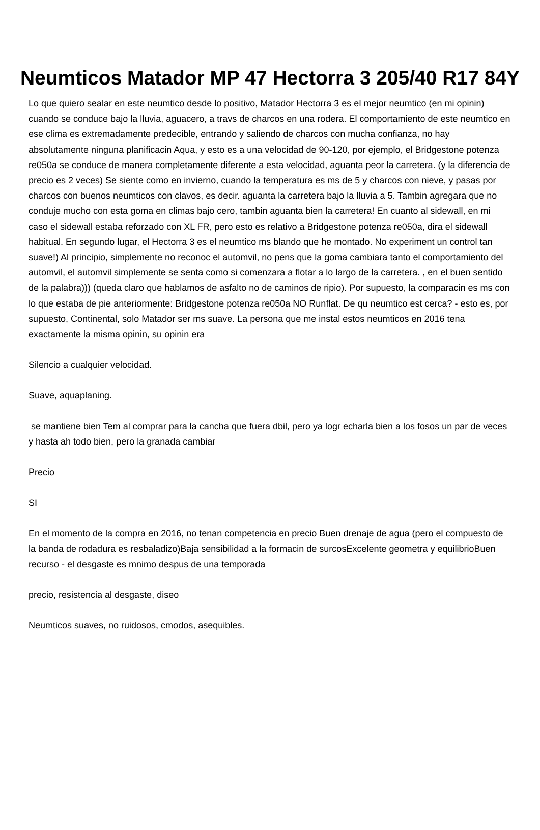Neumticos Matador MP 47 Hectorra 3 205/40 R17 84Y
Lo que quiero sealar en este neumtico desde lo positivo, Matador Hectorra 3 es el mejor neumtico (en mi opinin) cuando se conduce bajo la lluvia, aguacero, a travs de charcos en una rodera. El comportamiento de este neumtico en ese clima es extremadamente predecible, entrando y saliendo de charcos con mucha confianza, no hay absolutamente ninguna planificacin Aqua, y esto es a una velocidad de 90-120, por ejemplo, el Bridgestone potenza re050a se conduce de manera completamente diferente a esta velocidad, aguanta peor la carretera. (y la diferencia de precio es 2 veces) Se siente como en invierno, cuando la temperatura es ms de 5 y charcos con nieve, y pasas por charcos con buenos neumticos con clavos, es decir. aguanta la carretera bajo la lluvia a 5. Tambin agregara que no conduje mucho con esta goma en climas bajo cero, tambin aguanta bien la carretera! En cuanto al sidewall, en mi caso el sidewall estaba reforzado con XL FR, pero esto es relativo a Bridgestone potenza re050a, dira el sidewall habitual. En segundo lugar, el Hectorra 3 es el neumtico ms blando que he montado. No experiment un control tan suave!) Al principio, simplemente no reconoc el automvil, no pens que la goma cambiara tanto el comportamiento del automvil, el automvil simplemente se senta como si comenzara a flotar a lo largo de la carretera. , en el buen sentido de la palabra))) (queda claro que hablamos de asfalto no de caminos de ripio). Por supuesto, la comparacin es ms con lo que estaba de pie anteriormente: Bridgestone potenza re050a NO Runflat. De qu neumtico est cerca? - esto es, por supuesto, Continental, solo Matador ser ms suave. La persona que me instal estos neumticos en 2016 tena exactamente la misma opinin, su opinin era
Silencio a cualquier velocidad.
Suave, aquaplaning.
se mantiene bien Tem al comprar para la cancha que fuera dbil, pero ya logr echarla bien a los fosos un par de veces y hasta ah todo bien, pero la granada cambiar
Precio
SI
En el momento de la compra en 2016, no tenan competencia en precio Buen drenaje de agua (pero el compuesto de la banda de rodadura es resbaladizo)Baja sensibilidad a la formacin de surcosExcelente geometra y equilibrioBuen recurso - el desgaste es mnimo despus de una temporada
precio, resistencia al desgaste, diseo
Neumticos suaves, no ruidosos, cmodos, asequibles.